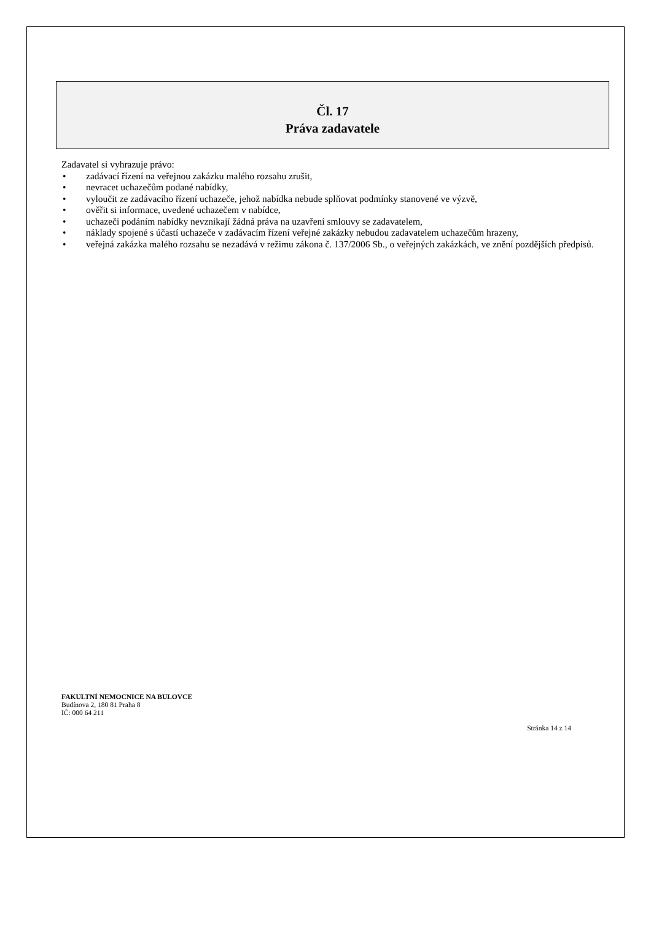Čl. 17
Práva zadavatele
Zadavatel si vyhrazuje právo:
• zadávací řízení na veřejnou zakázku malého rozsahu zrušit,
• nevracet uchazečům podané nabídky,
• vyloučit ze zadávacího řízení uchazeče, jehož nabídka nebude splňovat podmínky stanovené ve výzvě,
• ověřit si informace, uvedené uchazečem v nabídce,
• uchazeči podáním nabídky nevznikají žádná práva na uzavření smlouvy se zadavatelem,
• náklady spojené s účastí uchazeče v zadávacím řízení veřejné zakázky nebudou zadavatelem uchazečům hrazeny,
• veřejná zakázka malého rozsahu se nezadává v režimu zákona č. 137/2006 Sb., o veřejných zakázkách, ve znění pozdějších předpisů.
FAKULTNÍ NEMOCNICE NA BULOVCE
Budínova 2, 180 81 Praha 8
IČ: 000 64 211
Stránka 14 z 14